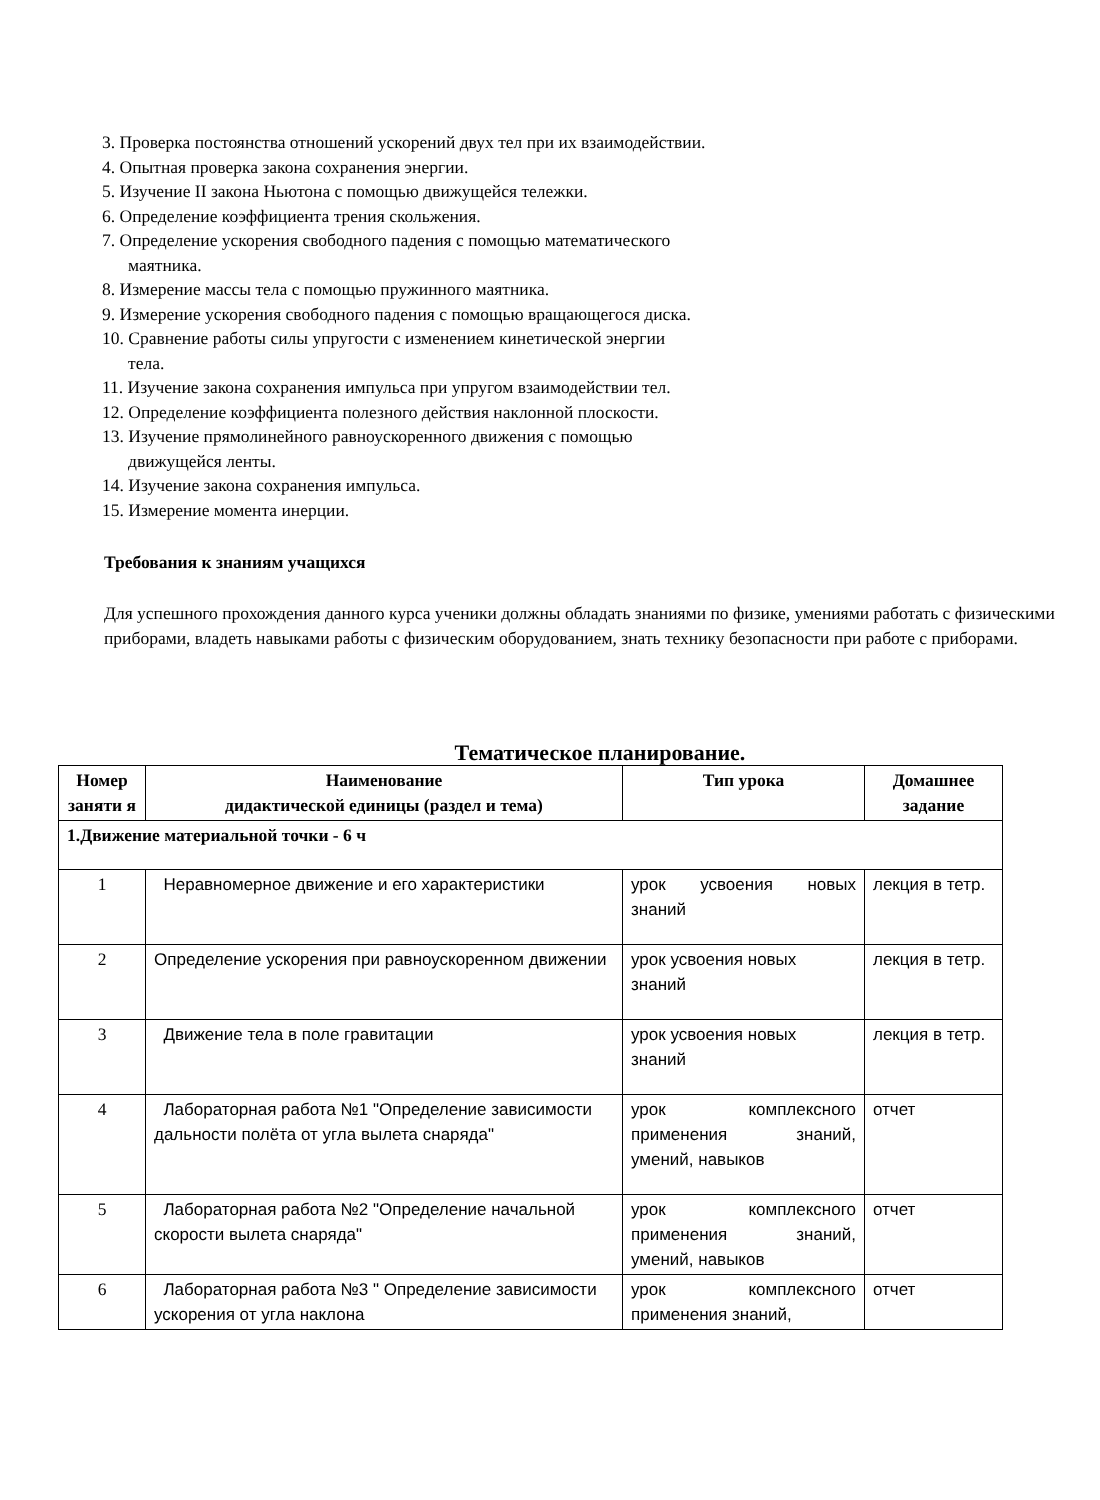3. Проверка постоянства отношений ускорений двух тел при их взаимодействии.
4. Опытная проверка закона сохранения энергии.
5. Изучение II закона Ньютона с помощью движущейся тележки.
6. Определение коэффициента трения скольжения.
7. Определение ускорения свободного падения с помощью математического
маятника.
8. Измерение массы тела с помощью пружинного маятника.
9. Измерение ускорения свободного падения с помощью вращающегося диска.
10. Сравнение работы силы упругости с изменением кинетической энергии
тела.
11. Изучение закона сохранения импульса при упругом взаимодействии тел.
12. Определение коэффициента полезного действия наклонной плоскости.
13. Изучение прямолинейного равноускоренного движения с помощью
движущейся ленты.
14. Изучение закона сохранения импульса.
15. Измерение момента инерции.
Требования к знаниям учащихся
Для успешного прохождения данного курса ученики должны обладать знаниями по физике, умениями работать с физическими приборами, владеть навыками работы с физическим оборудованием, знать технику безопасности при работе с приборами.
Тематическое планирование.
| Номер заняти я | Наименование дидактической единицы (раздел и тема) | Тип урока | Домашнее задание |
| --- | --- | --- | --- |
| 1.Движение материальной точки - 6 ч | | | |
| 1 | Неравномерное движение и его характеристики | урок усвоения новых знаний | лекция в тетр. |
| 2 | Определение ускорения при равноускоренном движении | урок усвоения новых знаний | лекция в тетр. |
| 3 | Движение тела в поле гравитации | урок усвоения новых знаний | лекция в тетр. |
| 4 | Лабораторная работа №1 "Определение зависимости дальности полёта от угла вылета снаряда" | урок комплексного применения знаний, умений, навыков | отчет |
| 5 | Лабораторная работа №2 "Определение начальной скорости вылета снаряда" | урок комплексного применения знаний, умений, навыков | отчет |
| 6 | Лабораторная работа №3 " Определение зависимости ускорения от угла наклона | урок комплексного применения знаний, | отчет |